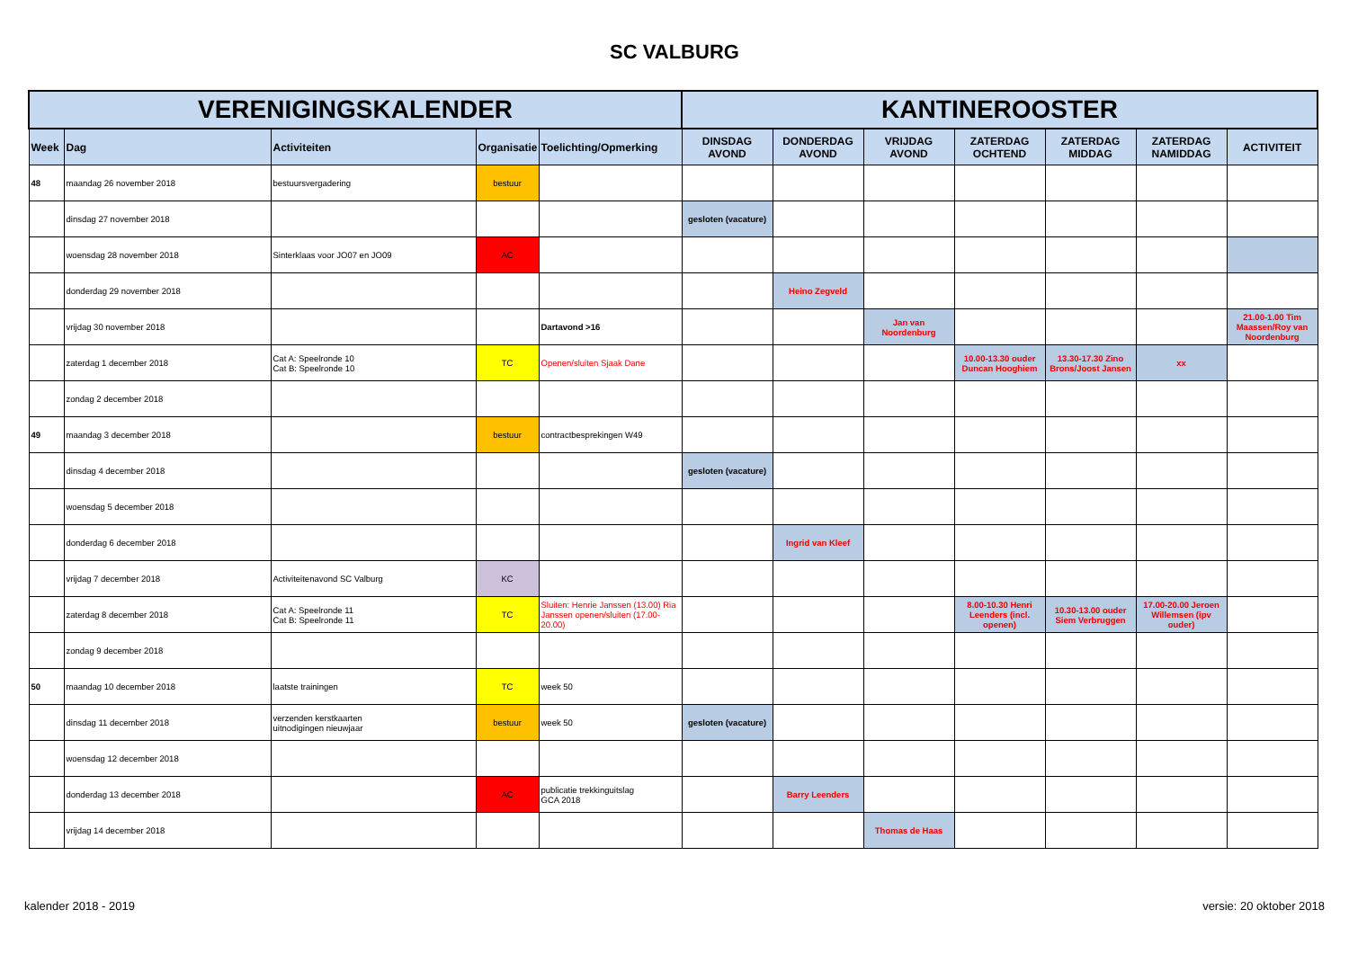SC VALBURG
| VERENIGINGSKALENDER | | | | | KANTINEROOSTER | | | | | | |
| --- | --- | --- | --- | --- | --- | --- | --- | --- | --- | --- | --- |
| Week | Dag | Activiteiten | Organisatie | Toelichting/Opmerking | DINSDAG AVOND | DONDERDAG AVOND | VRIJDAG AVOND | ZATERDAG OCHTEND | ZATERDAG MIDDAG | ZATERDAG NAMIDDAG | ACTIVITEIT |
| 48 | maandag 26 november 2018 | bestuursvergadering | bestuur | | | | | | | | |
| | dinsdag 27 november 2018 | | | | gesloten (vacature) | | | | | | |
| | woensdag 28 november 2018 | Sinterklaas voor JO07 en JO09 | AC | | | | | | | | |
| | donderdag 29 november 2018 | | | | | Heino Zegveld | | | | | |
| | vrijdag 30 november 2018 | | | Dartavond >16 | | | Jan van Noordenburg | | | | 21.00-1.00 Tim Maassen/Roy van Noordenburg |
| | zaterdag 1 december 2018 | Cat A: Speelronde 10 Cat B: Speelronde 10 | TC | Openen/sluiten Sjaak Dane | | | | 10.00-13.30 ouder Duncan Hooghiem | 13.30-17.30 Zino Brons/Joost Jansen | xx | |
| | zondag 2 december 2018 | | | | | | | | | | |
| 49 | maandag 3 december 2018 | | bestuur | contractbesprekingen W49 | | | | | | | |
| | dinsdag 4 december 2018 | | | | gesloten (vacature) | | | | | | |
| | woensdag 5 december 2018 | | | | | | | | | | |
| | donderdag 6 december 2018 | | | | | Ingrid van Kleef | | | | | |
| | vrijdag 7 december 2018 | Activiteitenavond SC Valburg | KC | | | | | | | | |
| | zaterdag 8 december 2018 | Cat A: Speelronde 11 Cat B: Speelronde 11 | TC | Sluiten: Henrie Janssen (13.00) Ria Janssen openen/sluiten (17.00-20.00) | | | | 8.00-10.30 Henri Leenders (incl. openen) | 10.30-13.00 ouder Siem Verbruggen | 17.00-20.00 Jeroen Willemsen (ipv ouder) | |
| | zondag 9 december 2018 | | | | | | | | | | |
| 50 | maandag 10 december 2018 | laatste trainingen | TC | week 50 | | | | | | | |
| | dinsdag 11 december 2018 | verzenden kerstkaarten uitnodigingen nieuwjaar | bestuur | week 50 | gesloten (vacature) | | | | | | |
| | woensdag 12 december 2018 | | | | | | | | | | |
| | donderdag 13 december 2018 | | AC | publicatie trekkinguitslag GCA 2018 | | Barry Leenders | | | | | |
| | vrijdag 14 december 2018 | | | | | | Thomas de Haas | | | | |
kalender 2018 - 2019 versie: 20 oktober 2018